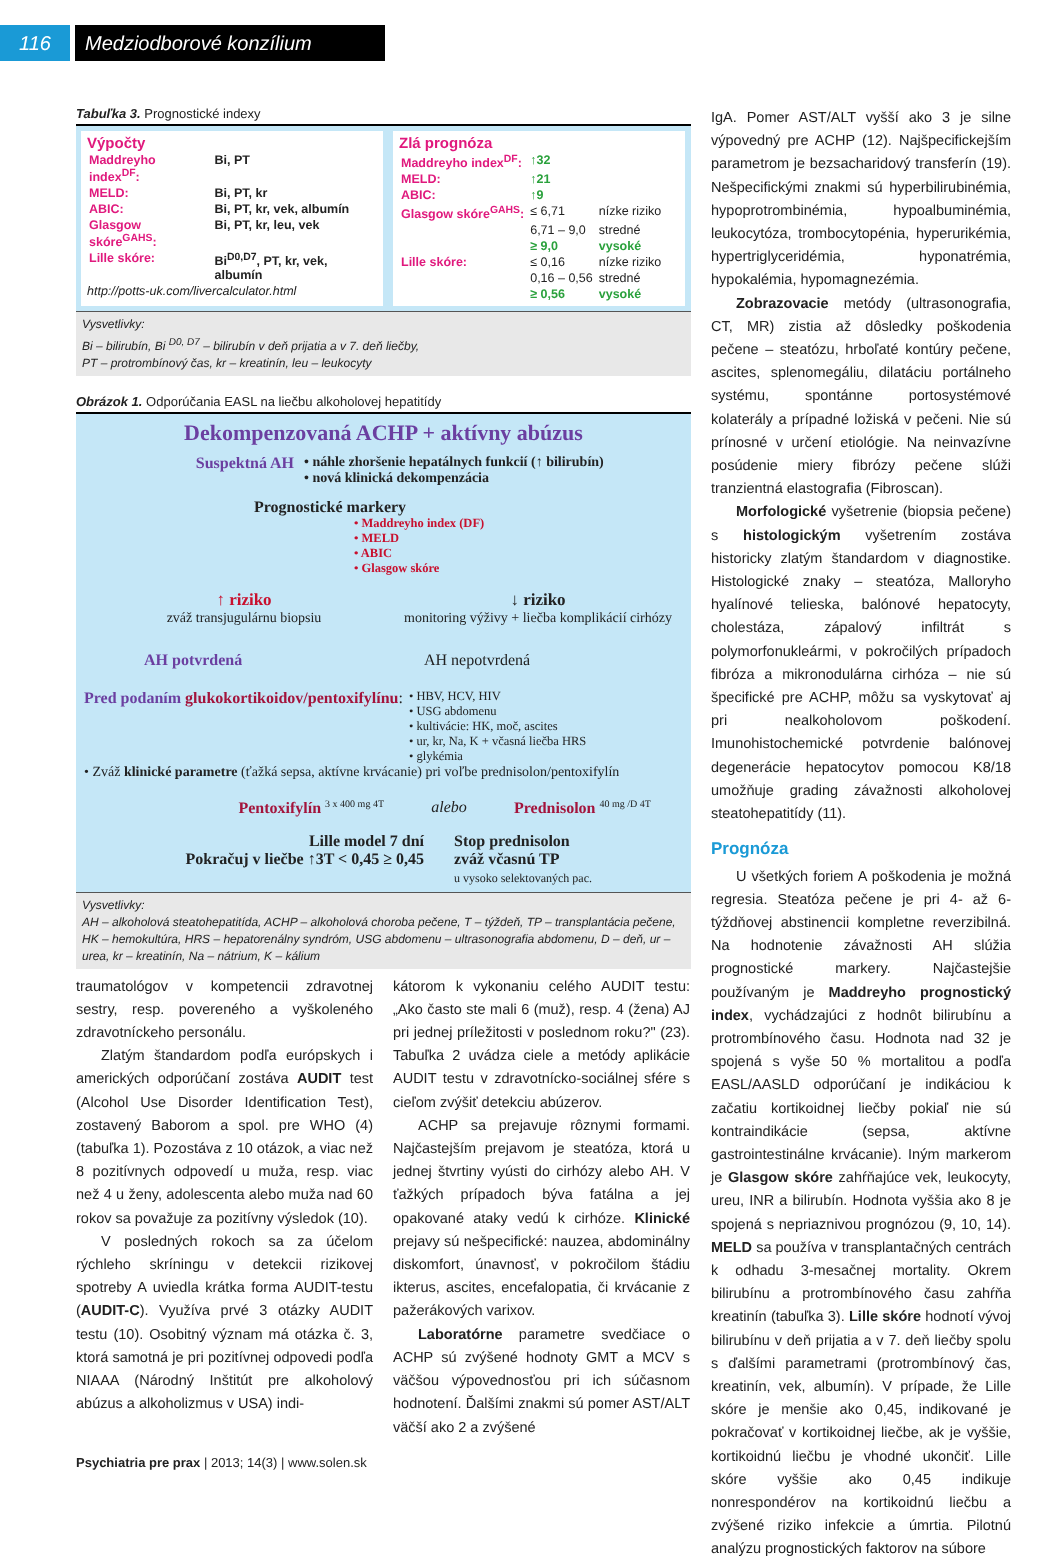116 Medziodborové konzílium
Tabuľka 3. Prognostické indexy
Výpočty
| Maddreyho index<sup>DF</sup>: | Bi, PT |
| MELD: | Bi, PT, kr |
| ABIC: | Bi, PT, kr, vek, albumín |
| Glasgow skóre<sup>GAHS</sup>: | Bi, PT, kr, leu, vek |
| Lille skóre: | Bi<sup>D0,D7</sup>, PT, kr, vek, albumín |
http://potts-uk.com/livercalculator.html
Zlá prognóza
| Maddreyho index<sup>DF</sup>: | ↑32 | |
| MELD: | ↑21 | |
| ABIC: | ↑9 | |
| Glasgow skóre<sup>GAHS</sup>: | ≤ 6,71 | nízke riziko |
| | 6,71 – 9,0 | stredné |
| | ≥ 9,0 | vysoké |
| Lille skóre: | ≤ 0,16 | nízke riziko |
| | 0,16 – 0,56 | stredné |
| | ≥ 0,56 | vysoké |
Vysvetlivky:
Bi – bilirubín, Bi <sup>D0, D7</sup> – bilirubín v deň prijatia a v 7. deň liečby,
PT – protrombínový čas, kr – kreatinín, leu – leukocyty
Obrázok 1. Odporúčania EASL na liečbu alkoholovej hepatitídy
Dekompenzovaná ACHP + aktívny abúzus
Suspektná AH • náhle zhoršenie hepatálnych funkcií (↑ bilirubín)
• nová klinická dekompenzácia
Prognostické markery
• Maddreyho index (DF)
• MELD
• ABIC
• Glasgow skóre
↑ riziko
zváž transjugulárnu biopsiu
↓ riziko
monitoring výživy + liečba komplikácií cirhózy
AH potvrdená AH nepotvrdená
Pred podaním glukokortikoidov/pentoxifylínu:
• HBV, HCV, HIV
• USG abdomenu
• kultivácie: HK, moč, ascites
• ur, kr, Na, K + včasná liečba HRS
• glykémia
• Zváž klinické parametre (ťažká sepsa, aktívne krvácanie) pri voľbe prednisolon/pentoxifylín
Pentoxifylín <sup>3 x 400 mg 4T</sup>
alebo Prednisolon <sup>40 mg /D 4T</sup>
Lille model 7 dní
Pokračuj v liečbe ↑3T < 0,45 ≥ 0,45
Stop prednisolon
zváž včasnú TP
u vysoko selektovaných pac.
Vysvetlivky:
AH – alkoholová steatohepatitída, ACHP – alkoholová choroba pečene, T – týždeň, TP – transplantácia pečene, HK – hemokultúra, HRS – hepatorenálny syndróm, USG abdomenu – ultrasonografia abdomenu, D – deň, ur – urea, kr – kreatinín, Na – nátrium, K – kálium
traumatológov v kompetencii zdravotnej sestry, resp. povereného a vyškoleného zdravotníckeho personálu.
Zlatým štandardom podľa európskych i amerických odporúčaní zostáva AUDIT test (Alcohol Use Disorder Identification Test), zostavený Baborom a spol. pre WHO (4) (tabuľka 1). Pozostáva z 10 otázok, a viac než 8 pozitívnych odpovedí u muža, resp. viac než 4 u ženy, adolescenta alebo muža nad 60 rokov sa považuje za pozitívny výsledok (10).
V posledných rokoch sa za účelom rýchleho skríningu v detekcii rizikovej spotreby A uviedla krátka forma AUDIT-testu (AUDIT-C). Využíva prvé 3 otázky AUDIT testu (10). Osobitný význam má otázka č. 3, ktorá samotná je pri pozitívnej odpovedi podľa NIAAA (Národný Inštitút pre alkoholový abúzus a alkoholizmus v USA) indi-
kátorom k vykonaniu celého AUDIT testu: „Ako často ste mali 6 (muž), resp. 4 (žena) AJ pri jednej príležitosti v poslednom roku?" (23). Tabuľka 2 uvádza ciele a metódy aplikácie AUDIT testu v zdravotnícko-sociálnej sfére s cieľom zvýšiť detekciu abúzerov.
ACHP sa prejavuje rôznymi formami. Najčastejším prejavom je steatóza, ktorá u jednej štvrtiny vyústi do cirhózy alebo AH. V ťažkých prípadoch býva fatálna a jej opakované ataky vedú k cirhóze. Klinické prejavy sú nešpecifické: nauzea, abdominálny diskomfort, únavnosť, v pokročilom štádiu ikterus, ascites, encefalopatia, či krvácanie z pažerákových varixov.
Laboratórne parametre svedčiace o ACHP sú zvýšené hodnoty GMT a MCV s väčšou výpovednosťou pri ich súčasnom hodnotení. Ďalšími znakmi sú pomer AST/ALT väčší ako 2 a zvýšené
IgA. Pomer AST/ALT vyšší ako 3 je silne výpovedný pre ACHP (12). Najšpecifickejším parametrom je bezsacharidový transferín (19). Nešpecifickými znakmi sú hyperbilirubinémia, hypoprotrombinémia, hypoalbuminémia, leukocytóza, trombocytopénia, hyperurikémia, hypertriglyceridémia, hyponatrémia, hypokalémia, hypomagnezémia.
Zobrazovacie metódy (ultrasonografia, CT, MR) zistia až dôsledky poškodenia pečene – steatózu, hrboľaté kontúry pečene, ascites, splenomegáliu, dilatáciu portálneho systému, spontánne portosystémové kolaterály a prípadné ložiská v pečeni. Nie sú prínosné v určení etiológie. Na neinvazívne posúdenie miery fibrózy pečene slúži tranzientná elastografia (Fibroscan).
Morfologické vyšetrenie (biopsia pečene) s histologickým vyšetrením zostáva historicky zlatým štandardom v diagnostike. Histologické znaky – steatóza, Malloryho hyalínové telieska, balónové hepatocyty, cholestáza, zápalový infiltrát s polymorfonukleármi, v pokročilých prípadoch fibróza a mikronodulárna cirhóza – nie sú špecifické pre ACHP, môžu sa vyskytovať aj pri nealkoholovom poškodení. Imunohistochemické potvrdenie balónovej degenerácie hepatocytov pomocou K8/18 umožňuje grading závažnosti alkoholovej steatohepatitídy (11).
Prognóza
U všetkých foriem A poškodenia je možná regresia. Steatóza pečene je pri 4- až 6-týždňovej abstinencii kompletne reverzibilná. Na hodnotenie závažnosti AH slúžia prognostické markery. Najčastejšie používaným je Maddreyho prognostický index, vychádzajúci z hodnôt bilirubínu a protrombínového času. Hodnota nad 32 je spojená s vyše 50 % mortalitou a podľa EASL/AASLD odporúčaní je indikáciou k začatiu kortikoidnej liečby pokiaľ nie sú kontraindikácie (sepsa, aktívne gastrointestinálne krvácanie). Iným markerom je Glasgow skóre zahŕňajúce vek, leukocyty, ureu, INR a bilirubín. Hodnota vyššia ako 8 je spojená s nepriaznivou prognózou (9, 10, 14). MELD sa používa v transplantačných centrách k odhadu 3-mesačnej mortality. Okrem bilirubínu a protrombínového času zahŕňa kreatinín (tabuľka 3). Lille skóre hodnotí vývoj bilirubínu v deň prijatia a v 7. deň liečby spolu s ďalšími parametrami (protrombínový čas, kreatinín, vek, albumín). V prípade, že Lille skóre je menšie ako 0,45, indikované je pokračovať v kortikoidnej liečbe, ak je vyššie, kortikoidnú liečbu je vhodné ukončiť. Lille skóre vyššie ako 0,45 indikuje nonrespondérov na kortikoidnú liečbu a zvýšené riziko infekcie a úmrtia. Pilotnú analýzu prognostických faktorov na súbore
Psychiatria pre prax | 2013; 14(3) | www.solen.sk